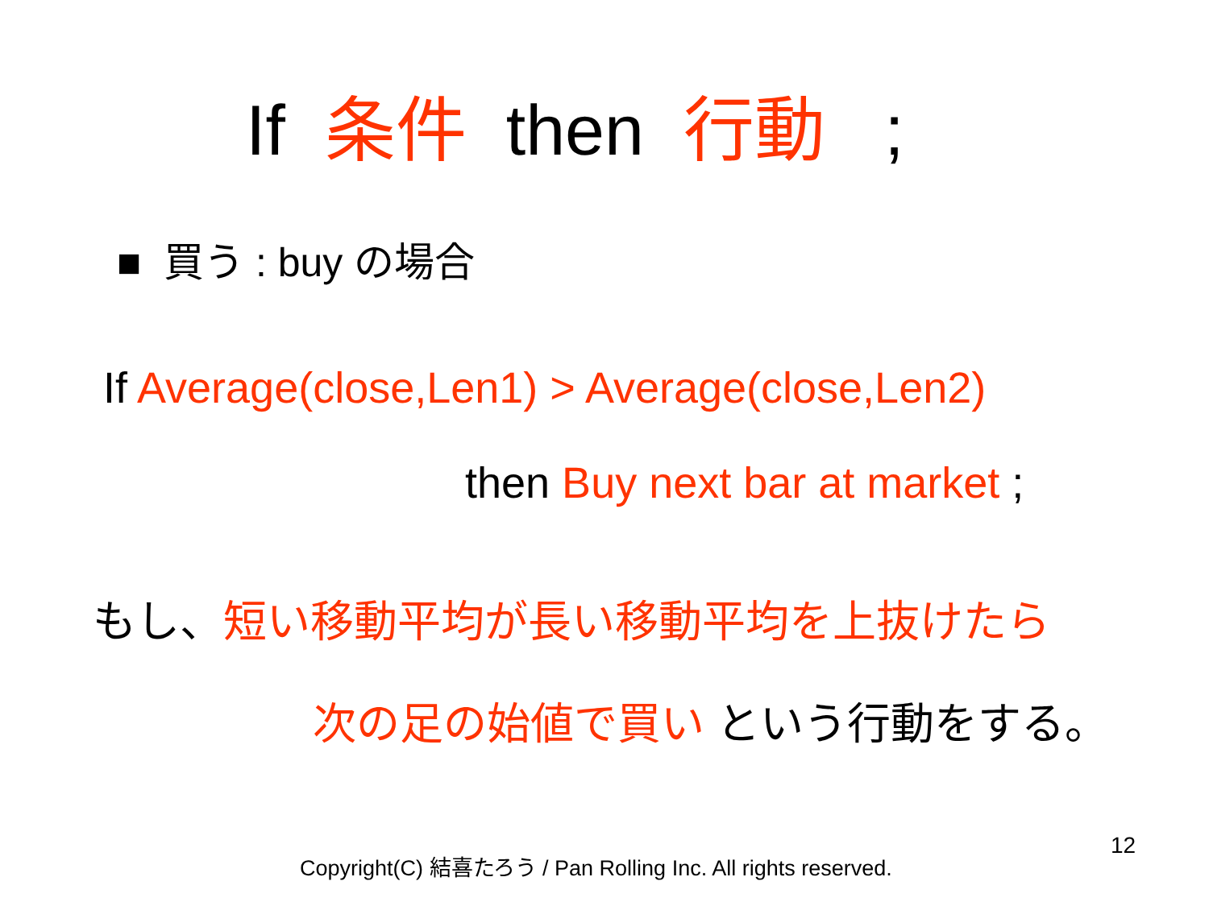If 条件 then 行動 ;
■ 買う : buy の場合
If Average(close,Len1) > Average(close,Len2)
then Buy next bar at market ;
もし、短い移動平均が長い移動平均を上抜けたら
次の足の始値で買い という行動をする。
Copyright(C) 結喜たろう / Pan Rolling Inc. All rights reserved.
12